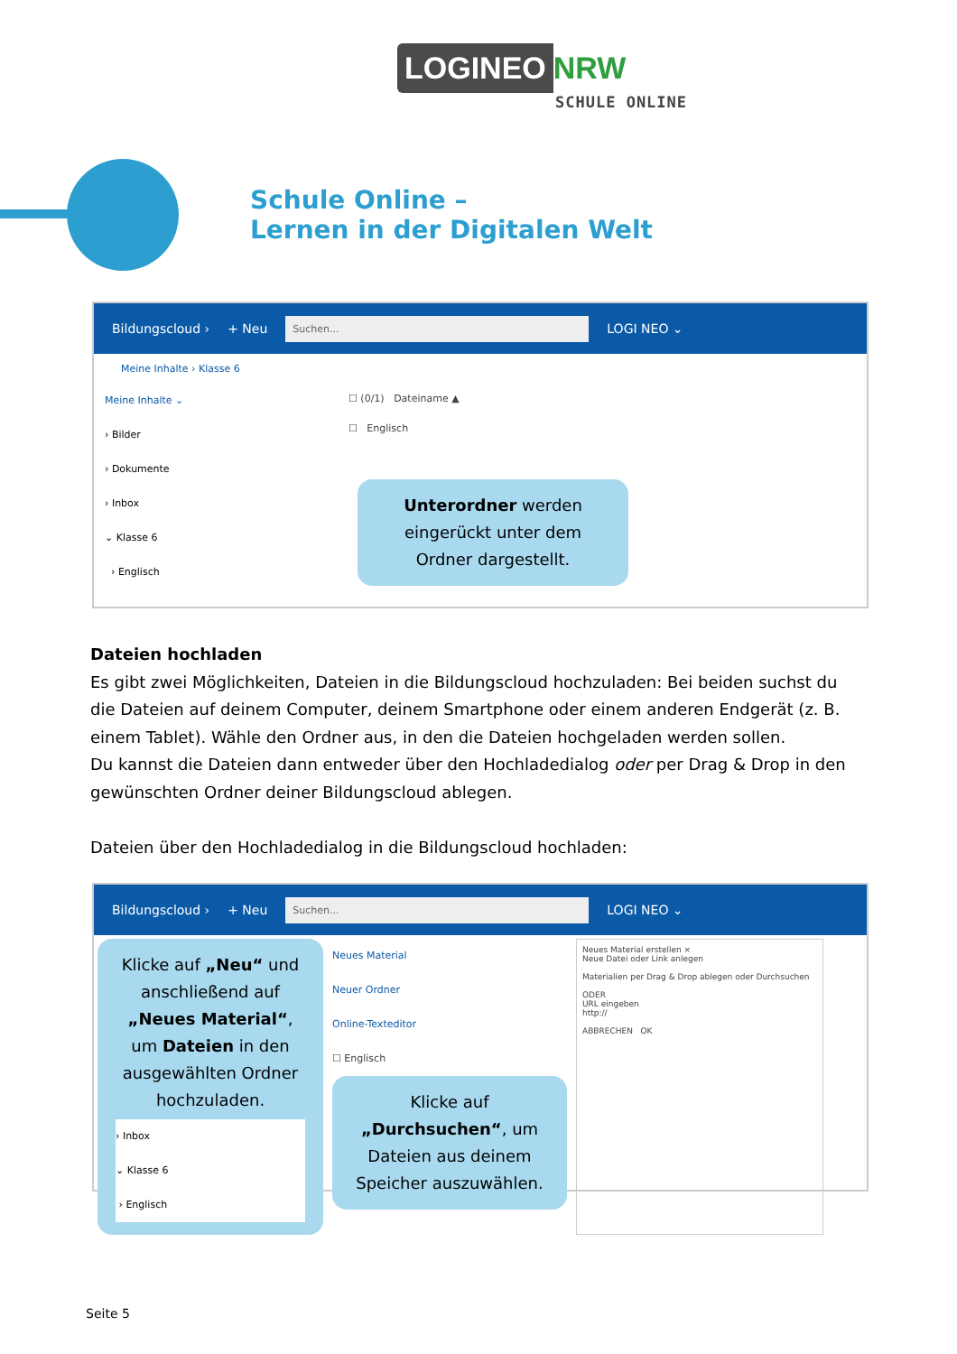LOGINEO NRW
SCHULE ONLINE
Schule Online –
Lernen in der Digitalen Welt
Bildungscloud › + Neu Suchen... LOGI NEO ⌄
Meine Inhalte › Klasse 6
Meine Inhalte ⌄
› Bilder
› Dokumente
› Inbox
⌄ Klasse 6
› Englisch
☐ (0/1) Dateiname ▲
☐ Englisch
Unterordner werden eingerückt unter dem Ordner dargestellt.
Dateien hochladen
Es gibt zwei Möglichkeiten, Dateien in die Bildungscloud hochzuladen: Bei beiden suchst du die Dateien auf deinem Computer, deinem Smartphone oder einem anderen Endgerät (z. B. einem Tablet). Wähle den Ordner aus, in den die Dateien hochgeladen werden sollen.
Du kannst die Dateien dann entweder über den Hochladedialog oder per Drag & Drop in den gewünschten Ordner deiner Bildungscloud ablegen.
Dateien über den Hochladedialog in die Bildungscloud hochladen:
Bildungscloud › + Neu Suchen... LOGI NEO ⌄
Klicke auf „Neu“ und anschließend auf „Neues Material“, um Dateien in den ausgewählten Ordner hochzuladen.
› Inbox
⌄ Klasse 6
› Englisch
Neues Material
Neuer Ordner
Online-Texteditor
☐ Englisch
Klicke auf „Durchsuchen“, um Dateien aus deinem Speicher auszuwählen.
Neues Material erstellen ×
Neue Datei oder Link anlegen
Materialien per Drag & Drop ablegen oder Durchsuchen
ODER
URL eingeben
http://
ABBRECHEN OK
Seite 5